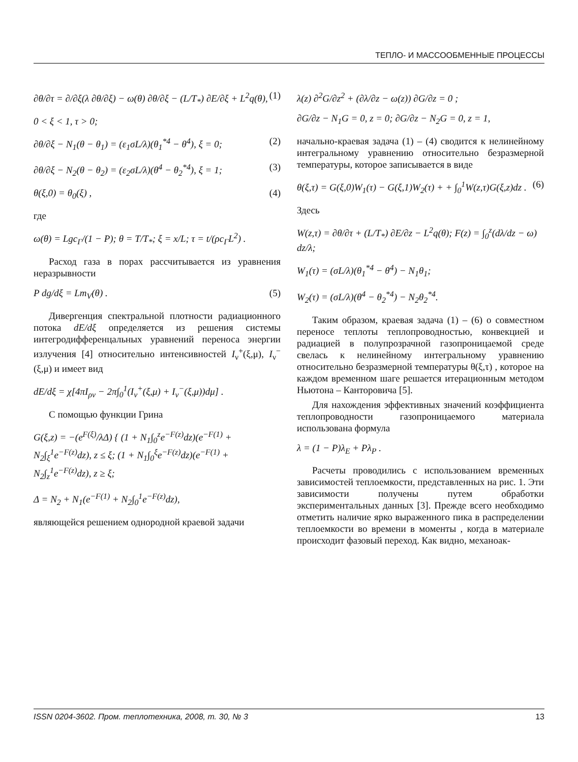ТЕПЛО- И МАССООБМЕННЫЕ ПРОЦЕССЫ
∂θ/∂τ = ∂/∂ξ(λ ∂θ/∂ξ) − ω(θ) ∂θ/∂ξ − (L/T<sub>*</sub>) ∂E/∂ξ + L<sup>2</sup>q(θ), (1)
0 < ξ < 1, τ > 0;
∂θ/∂ξ − N<sub>1</sub>(θ − θ<sub>1</sub>) = (ε<sub>1</sub>σL/λ)(θ<sub>1</sub><sup>*4</sup> − θ<sup>4</sup>), ξ = 0; (2)
∂θ/∂ξ − N<sub>2</sub>(θ − θ<sub>2</sub>) = (ε<sub>2</sub>σL/λ)(θ<sup>4</sup> − θ<sub>2</sub><sup>*4</sup>), ξ = 1; (3)
θ(ξ,0) = θ<sub>0</sub>(ξ) , (4)
где
ω(θ) = Lgc<sub>Г</sub>/(1 − P); θ = T/T<sub>*</sub>; ξ = x/L; τ = t/(ρc<sub>Г</sub>L<sup>2</sup>) .
Расход газа в порах рассчитывается из уравнения неразрывности
P dg/dξ = Lm<sub>V</sub>(θ) . (5)
Дивергенция спектральной плотности радиационного потока dE/dξ определяется из решения системы интегродифференцальных уравнений переноса энергии излучения [4] относительно интенсивностей I<sub>ν</sub><sup>+</sup>(ξ,μ), I<sub>ν</sub><sup>−</sup>(ξ,μ) и имеет вид
dE/dξ = χ[4πI<sub>ρν</sub> − 2π∫<sub>0</sub><sup>1</sup>(I<sub>ν</sub><sup>+</sup>(ξ,μ) + I<sub>ν</sub><sup>−</sup>(ξ,μ))dμ] .
С помощью функции Грина
G(ξ,z) = −(e<sup>F(ξ)</sup>/λΔ) { (1 + N<sub>1</sub>∫<sub>0</sub><sup>z</sup>e<sup>−F(z)</sup>dz)(e<sup>−F(1)</sup> + N<sub>2</sub>∫<sub>ξ</sub><sup>1</sup>e<sup>−F(z)</sup>dz), z ≤ ξ; (1 + N<sub>1</sub>∫<sub>0</sub><sup>ξ</sup>e<sup>−F(z)</sup>dz)(e<sup>−F(1)</sup> + N<sub>2</sub>∫<sub>z</sub><sup>1</sup>e<sup>−F(z)</sup>dz), z ≥ ξ;
Δ = N<sub>2</sub> + N<sub>1</sub>(e<sup>−F(1)</sup> + N<sub>2</sub>∫<sub>0</sub><sup>1</sup>e<sup>−F(z)</sup>dz),
являющейся решением однородной краевой задачи
λ(z) ∂<sup>2</sup>G/∂z<sup>2</sup> + (∂λ/∂z − ω(z)) ∂G/∂z = 0 ;
∂G/∂z − N<sub>1</sub>G = 0, z = 0; ∂G/∂z − N<sub>2</sub>G = 0, z = 1,
начально-краевая задача (1) – (4) сводится к нелинейному интегральному уравнению относительно безразмерной температуры, которое записывается в виде
θ(ξ,τ) = G(ξ,0)W<sub>1</sub>(τ) − G(ξ,1)W<sub>2</sub>(τ) + + ∫<sub>0</sub><sup>1</sup>W(z,τ)G(ξ,z)dz . (6)
Здесь
W(z,τ) = ∂θ/∂τ + (L/T<sub>*</sub>) ∂E/∂z − L<sup>2</sup>q(θ); F(z) = ∫<sub>0</sub><sup>z</sup>(dλ/dz − ω) dz/λ;
W<sub>1</sub>(τ) = (σL/λ)(θ<sub>1</sub><sup>*4</sup> − θ<sup>4</sup>) − N<sub>1</sub>θ<sub>1</sub>;
W<sub>2</sub>(τ) = (σL/λ)(θ<sup>4</sup> − θ<sub>2</sub><sup>*4</sup>) − N<sub>2</sub>θ<sub>2</sub><sup>*4</sup>.
Таким образом, краевая задача (1) – (6) о совместном переносе теплоты теплопроводностью, конвекцией и радиацией в полупрозрачной газопроницаемой среде свелась к нелинейному интегральному уравнению относительно безразмерной температуры θ(ξ,τ) , которое на каждом временном шаге решается итерационным методом Ньютона – Канторовича [5].
Для нахождения эффективных значений коэффициента теплопроводности газопроницаемого материала использована формула
λ = (1 − P)λ<sub>E</sub> + Pλ<sub>P</sub> .
Расчеты проводились с использованием временных зависимостей теплоемкости, представленных на рис. 1. Эти зависимости получены путем обработки экспериментальных данных [3]. Прежде всего необходимо отметить наличие ярко выраженного пика в распределении теплоемкости во времени в моменты , когда в материале происходит фазовый переход. Как видно, механоак-
ISSN 0204-3602. Пром. теплотехника, 2008, т. 30, № 3 13